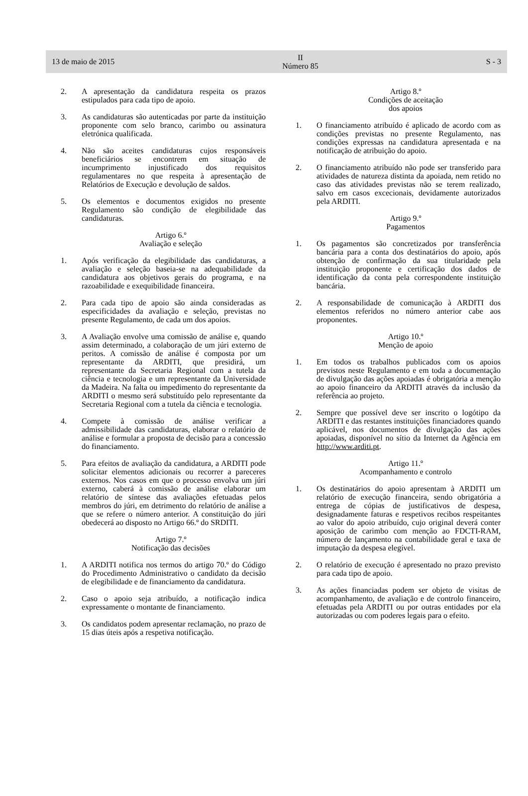13 de maio de 2015
II
Número 85
S - 3
2. A apresentação da candidatura respeita os prazos estipulados para cada tipo de apoio.
3. As candidaturas são autenticadas por parte da instituição proponente com selo branco, carimbo ou assinatura eletrónica qualificada.
4. Não são aceites candidaturas cujos responsáveis beneficiários se encontrem em situação de incumprimento injustificado dos requisitos regulamentares no que respeita à apresentação de Relatórios de Execução e devolução de saldos.
5. Os elementos e documentos exigidos no presente Regulamento são condição de elegibilidade das candidaturas.
Artigo 6.º
Avaliação e seleção
1. Após verificação da elegibilidade das candidaturas, a avaliação e seleção baseia-se na adequabilidade da candidatura aos objetivos gerais do programa, e na razoabilidade e exequibilidade financeira.
2. Para cada tipo de apoio são ainda consideradas as especificidades da avaliação e seleção, previstas no presente Regulamento, de cada um dos apoios.
3. A Avaliação envolve uma comissão de análise e, quando assim determinado, a colaboração de um júri externo de peritos. A comissão de análise é composta por um representante da ARDITI, que presidirá, um representante da Secretaria Regional com a tutela da ciência e tecnologia e um representante da Universidade da Madeira. Na falta ou impedimento do representante da ARDITI o mesmo será substituído pelo representante da Secretaria Regional com a tutela da ciência e tecnologia.
4. Compete à comissão de análise verificar a admissibilidade das candidaturas, elaborar o relatório de análise e formular a proposta de decisão para a concessão do financiamento.
5. Para efeitos de avaliação da candidatura, a ARDITI pode solicitar elementos adicionais ou recorrer a pareceres externos. Nos casos em que o processo envolva um júri externo, caberá à comissão de análise elaborar um relatório de síntese das avaliações efetuadas pelos membros do júri, em detrimento do relatório de análise a que se refere o número anterior. A constituição do júri obedecerá ao disposto no Artigo 66.º do SRDITI.
Artigo 7.º
Notificação das decisões
1. A ARDITI notifica nos termos do artigo 70.º do Código do Procedimento Administrativo o candidato da decisão de elegibilidade e de financiamento da candidatura.
2. Caso o apoio seja atribuído, a notificação indica expressamente o montante de financiamento.
3. Os candidatos podem apresentar reclamação, no prazo de 15 dias úteis após a respetiva notificação.
Artigo 8.º
Condições de aceitação
dos apoios
1. O financiamento atribuído é aplicado de acordo com as condições previstas no presente Regulamento, nas condições expressas na candidatura apresentada e na notificação de atribuição do apoio.
2. O financiamento atribuído não pode ser transferido para atividades de natureza distinta da apoiada, nem retido no caso das atividades previstas não se terem realizado, salvo em casos excecionais, devidamente autorizados pela ARDITI.
Artigo 9.º
Pagamentos
1. Os pagamentos são concretizados por transferência bancária para a conta dos destinatários do apoio, após obtenção de confirmação da sua titularidade pela instituição proponente e certificação dos dados de identificação da conta pela correspondente instituição bancária.
2. A responsabilidade de comunicação à ARDITI dos elementos referidos no número anterior cabe aos proponentes.
Artigo 10.º
Menção de apoio
1. Em todos os trabalhos publicados com os apoios previstos neste Regulamento e em toda a documentação de divulgação das ações apoiadas é obrigatória a menção ao apoio financeiro da ARDITI através da inclusão da referência ao projeto.
2. Sempre que possível deve ser inscrito o logótipo da ARDITI e das restantes instituições financiadores quando aplicável, nos documentos de divulgação das ações apoiadas, disponível no sítio da Internet da Agência em http://www.arditi.pt.
Artigo 11.º
Acompanhamento e controlo
1. Os destinatários do apoio apresentam à ARDITI um relatório de execução financeira, sendo obrigatória a entrega de cópias de justificativos de despesa, designadamente faturas e respetivos recibos respeitantes ao valor do apoio atribuído, cujo original deverá conter aposição de carimbo com menção ao FDCTI-RAM, número de lançamento na contabilidade geral e taxa de imputação da despesa elegível.
2. O relatório de execução é apresentado no prazo previsto para cada tipo de apoio.
3. As ações financiadas podem ser objeto de visitas de acompanhamento, de avaliação e de controlo financeiro, efetuadas pela ARDITI ou por outras entidades por ela autorizadas ou com poderes legais para o efeito.